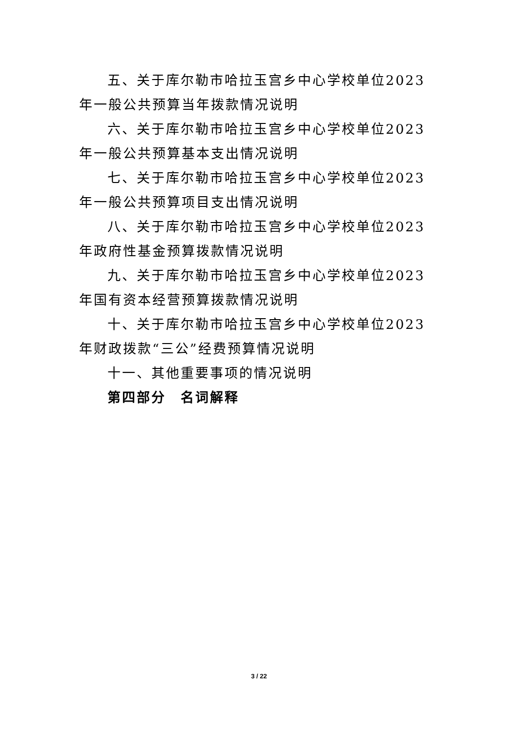五、关于库尔勒市哈拉玉宫乡中心学校单位2023年一般公共预算当年拨款情况说明
六、关于库尔勒市哈拉玉宫乡中心学校单位2023年一般公共预算基本支出情况说明
七、关于库尔勒市哈拉玉宫乡中心学校单位2023年一般公共预算项目支出情况说明
八、关于库尔勒市哈拉玉宫乡中心学校单位2023年政府性基金预算拨款情况说明
九、关于库尔勒市哈拉玉宫乡中心学校单位2023年国有资本经营预算拨款情况说明
十、关于库尔勒市哈拉玉宫乡中心学校单位2023年财政拨款“三公”经费预算情况说明
十一、其他重要事项的情况说明
第四部分　名词解释
3 / 22